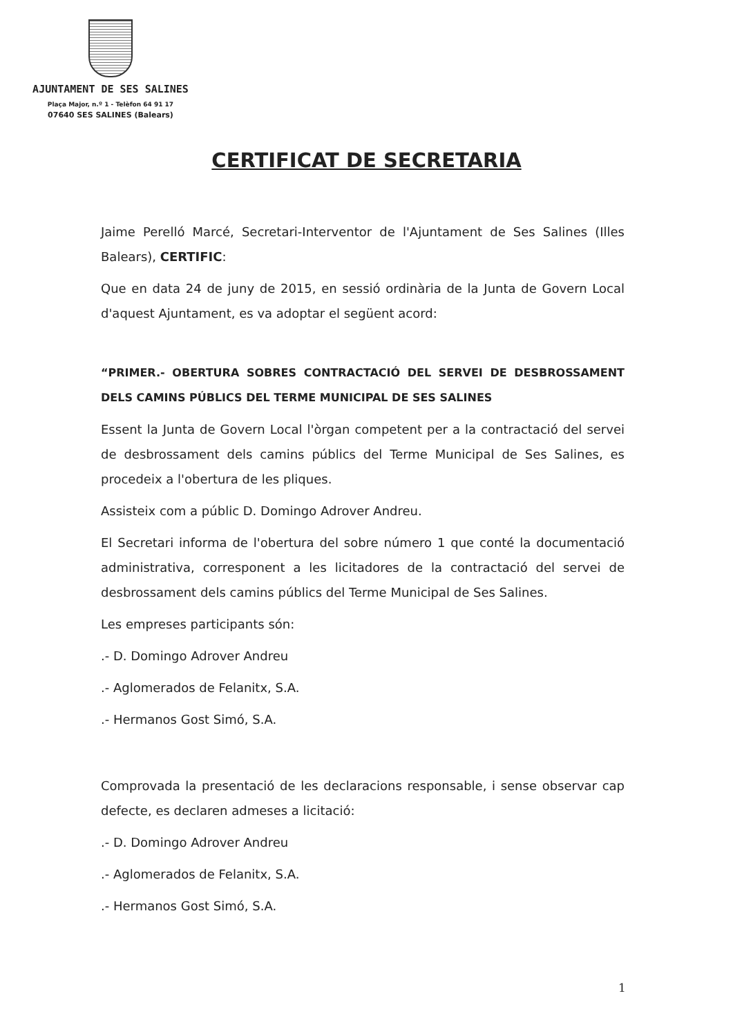AJUNTAMENT DE SES SALINES
Plaça Major, n.º 1 - Telèfon 64 91 17
07640 SES SALINES (Balears)
CERTIFICAT DE SECRETARIA
Jaime Perelló Marcé, Secretari-Interventor de l'Ajuntament de Ses Salines (Illes Balears), CERTIFIC:
Que en data 24 de juny de 2015, en sessió ordinària de la Junta de Govern Local d'aquest Ajuntament, es va adoptar el següent acord:
“PRIMER.- OBERTURA SOBRES CONTRACTACIÓ DEL SERVEI DE DESBROSSAMENT DELS CAMINS PÚBLICS DEL TERME MUNICIPAL DE SES SALINES
Essent la Junta de Govern Local l'òrgan competent per a la contractació del servei de desbrossament dels camins públics del Terme Municipal de Ses Salines, es procedeix a l'obertura de les pliques.
Assisteix com a públic D. Domingo Adrover Andreu.
El Secretari informa de l'obertura del sobre número 1 que conté la documentació administrativa, corresponent a les licitadores de la contractació del servei de desbrossament dels camins públics del Terme Municipal de Ses Salines.
Les empreses participants són:
.- D. Domingo Adrover Andreu
.- Aglomerados de Felanitx, S.A.
.- Hermanos Gost Simó, S.A.
Comprovada la presentació de les declaracions responsable, i sense observar cap defecte, es declaren admeses a licitació:
.- D. Domingo Adrover Andreu
.- Aglomerados de Felanitx, S.A.
.- Hermanos Gost Simó, S.A.
1